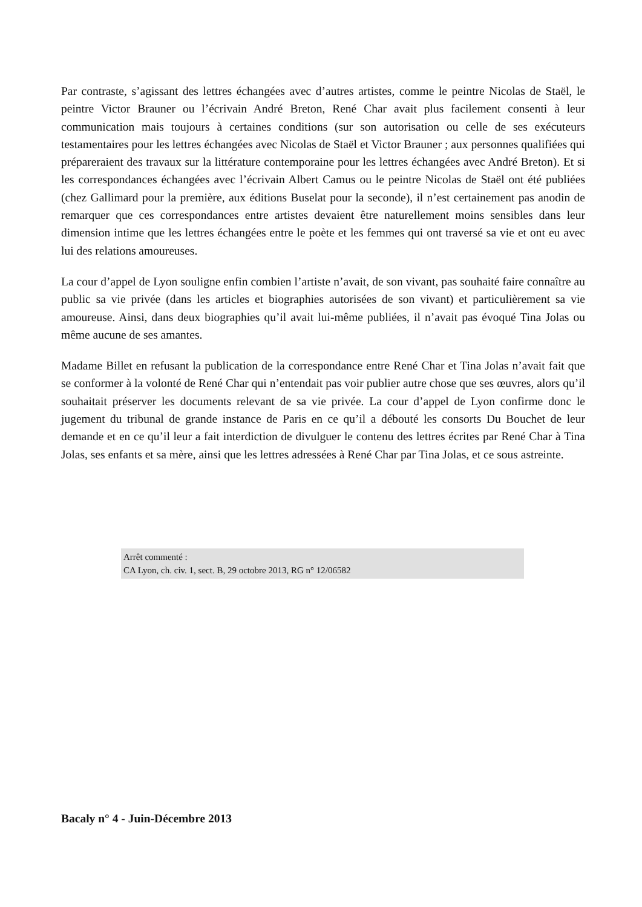Par contraste, s’agissant des lettres échangées avec d’autres artistes, comme le peintre Nicolas de Staël, le peintre Victor Brauner ou l’écrivain André Breton, René Char avait plus facilement consenti à leur communication mais toujours à certaines conditions (sur son autorisation ou celle de ses exécuteurs testamentaires pour les lettres échangées avec Nicolas de Staël et Victor Brauner ; aux personnes qualifiées qui prépareraient des travaux sur la littérature contemporaine pour les lettres échangées avec André Breton). Et si les correspondances échangées avec l’écrivain Albert Camus ou le peintre Nicolas de Staël ont été publiées (chez Gallimard pour la première, aux éditions Buselat pour la seconde), il n’est certainement pas anodin de remarquer que ces correspondances entre artistes devaient être naturellement moins sensibles dans leur dimension intime que les lettres échangées entre le poète et les femmes qui ont traversé sa vie et ont eu avec lui des relations amoureuses.
La cour d’appel de Lyon souligne enfin combien l’artiste n’avait, de son vivant, pas souhaité faire connaître au public sa vie privée (dans les articles et biographies autorisées de son vivant) et particulièrement sa vie amoureuse. Ainsi, dans deux biographies qu’il avait lui-même publiées, il n’avait pas évoqué Tina Jolas ou même aucune de ses amantes.
Madame Billet en refusant la publication de la correspondance entre René Char et Tina Jolas n’avait fait que se conformer à la volonté de René Char qui n’entendait pas voir publier autre chose que ses œuvres, alors qu’il souhaitait préserver les documents relevant de sa vie privée. La cour d’appel de Lyon confirme donc le jugement du tribunal de grande instance de Paris en ce qu’il a débouté les consorts Du Bouchet de leur demande et en ce qu’il leur a fait interdiction de divulguer le contenu des lettres écrites par René Char à Tina Jolas, ses enfants et sa mère, ainsi que les lettres adressées à René Char par Tina Jolas, et ce sous astreinte.
Arrêt commenté :
CA Lyon, ch. civ. 1, sect. B, 29 octobre 2013, RG n° 12/06582
Bacaly n° 4 - Juin-Décembre 2013